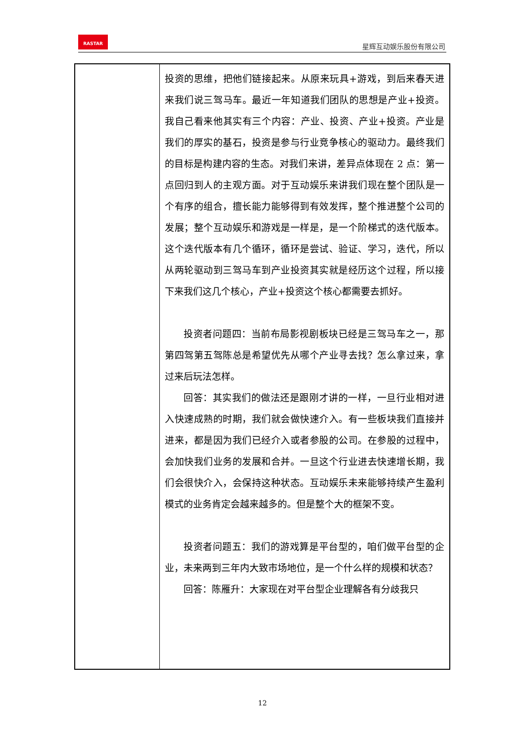RASTAR
星辉互动娱乐股份有限公司
| | 投资的思维，把他们链接起来。从原来玩具+游戏，到后来春天进来我们说三驾马车。最近一年知道我们团队的思想是产业+投资。我自己看来他其实有三个内容：产业、投资、产业+投资。产业是我们的厚实的基石，投资是参与行业竞争核心的驱动力。最终我们的目标是构建内容的生态。对我们来讲，差异点体现在 2 点：第一点回归到人的主观方面。对于互动娱乐来讲我们现在整个团队是一个有序的组合，擅长能力能够得到有效发挥，整个推进整个公司的发展；整个互动娱乐和游戏是一样是，是一个阶梯式的迭代版本。这个迭代版本有几个循环，循环是尝试、验证、学习，迭代，所以从两轮驱动到三驾马车到产业投资其实就是经历这个过程，所以接下来我们这几个核心，产业+投资这个核心都需要去抓好。 投资者问题四：当前布局影视剧板块已经是三驾马车之一，那第四驾第五驾陈总是希望优先从哪个产业寻去找？怎么拿过来，拿过来后玩法怎样。 回答：其实我们的做法还是跟刚才讲的一样，一旦行业相对进入快速成熟的时期，我们就会做快速介入。有一些板块我们直接并进来，都是因为我们已经介入或者参股的公司。在参股的过程中，会加快我们业务的发展和合并。一旦这个行业进去快速增长期，我们会很快介入，会保持这种状态。互动娱乐未来能够持续产生盈利模式的业务肯定会越来越多的。但是整个大的框架不变。 投资者问题五：我们的游戏算是平台型的，咱们做平台型的企业，未来两到三年内大致市场地位，是一个什么样的规模和状态？ 回答：陈雁升：大家现在对平台型企业理解各有分歧我只 |
12